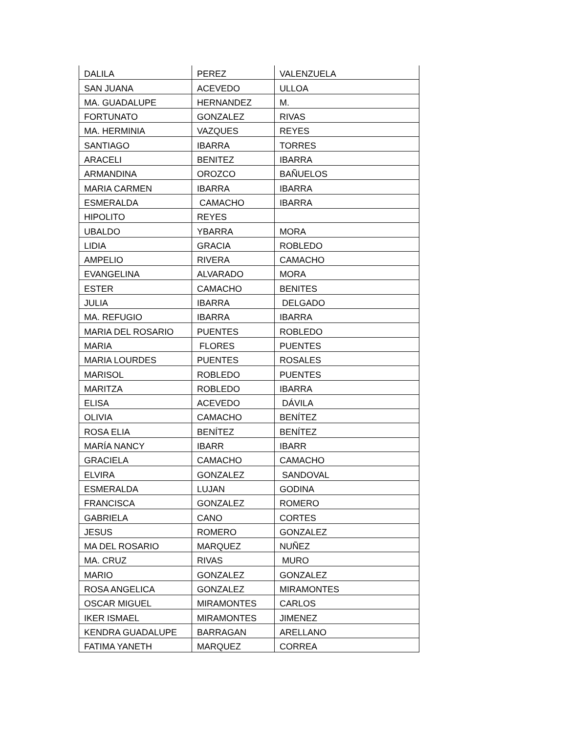| DALILA | PEREZ | VALENZUELA |
| SAN JUANA | ACEVEDO | ULLOA |
| MA. GUADALUPE | HERNANDEZ | M. |
| FORTUNATO | GONZALEZ | RIVAS |
| MA. HERMINIA | VAZQUES | REYES |
| SANTIAGO | IBARRA | TORRES |
| ARACELI | BENITEZ | IBARRA |
| ARMANDINA | OROZCO | BAÑUELOS |
| MARIA CARMEN | IBARRA | IBARRA |
| ESMERALDA | CAMACHO | IBARRA |
| HIPOLITO | REYES | |
| UBALDO | YBARRA | MORA |
| LIDIA | GRACIA | ROBLEDO |
| AMPELIO | RIVERA | CAMACHO |
| EVANGELINA | ALVARADO | MORA |
| ESTER | CAMACHO | BENITES |
| JULIA | IBARRA | DELGADO |
| MA. REFUGIO | IBARRA | IBARRA |
| MARIA DEL ROSARIO | PUENTES | ROBLEDO |
| MARIA | FLORES | PUENTES |
| MARIA LOURDES | PUENTES | ROSALES |
| MARISOL | ROBLEDO | PUENTES |
| MARITZA | ROBLEDO | IBARRA |
| ELISA | ACEVEDO | DÁVILA |
| OLIVIA | CAMACHO | BENÍTEZ |
| ROSA ELIA | BENÍTEZ | BENÍTEZ |
| MARÍA NANCY | IBARR | IBARR |
| GRACIELA | CAMACHO | CAMACHO |
| ELVIRA | GONZALEZ | SANDOVAL |
| ESMERALDA | LUJAN | GODINA |
| FRANCISCA | GONZALEZ | ROMERO |
| GABRIELA | CANO | CORTES |
| JESUS | ROMERO | GONZALEZ |
| MA DEL ROSARIO | MARQUEZ | NUÑEZ |
| MA. CRUZ | RIVAS | MURO |
| MARIO | GONZALEZ | GONZALEZ |
| ROSA ANGELICA | GONZALEZ | MIRAMONTES |
| OSCAR MIGUEL | MIRAMONTES | CARLOS |
| IKER ISMAEL | MIRAMONTES | JIMENEZ |
| KENDRA GUADALUPE | BARRAGAN | ARELLANO |
| FATIMA YANETH | MARQUEZ | CORREA |